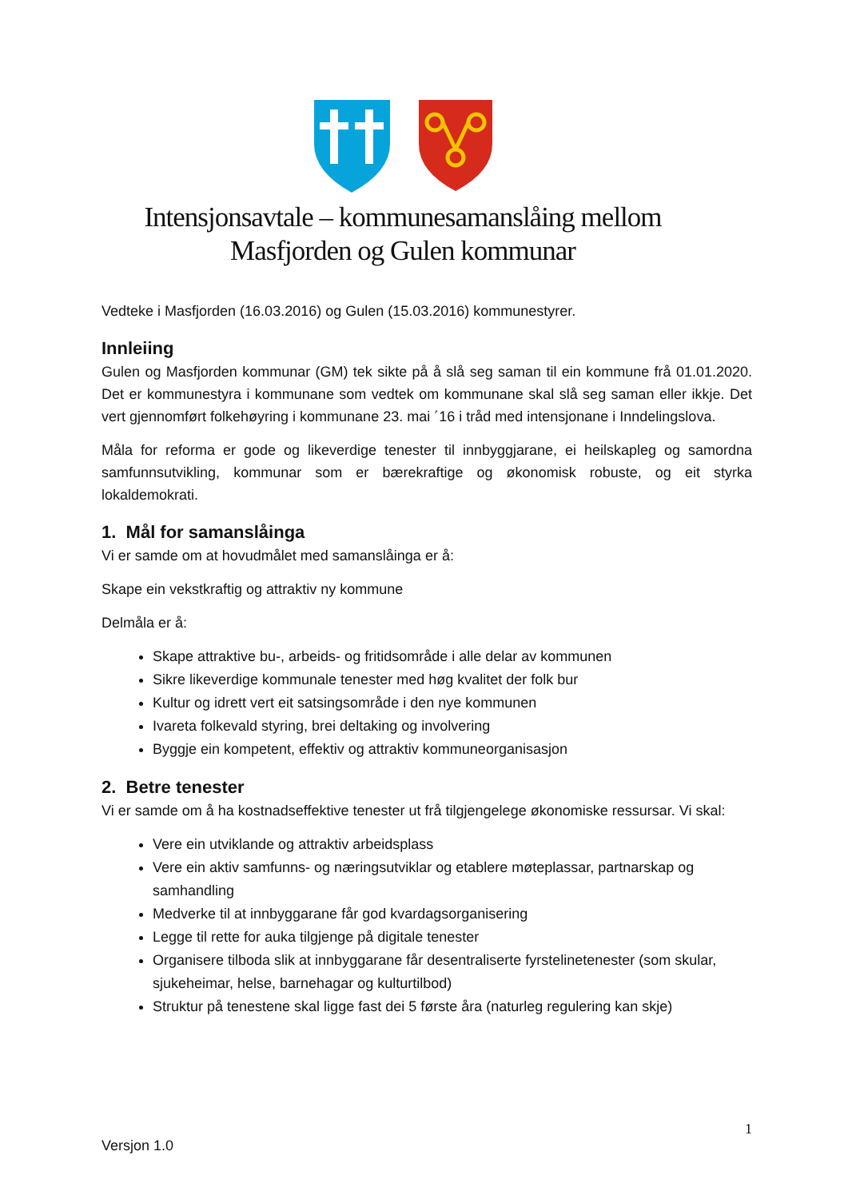Intensjonsavtale – kommunesamanslåing mellom
Masfjorden og Gulen kommunar
Vedteke i Masfjorden (16.03.2016) og Gulen (15.03.2016) kommunestyrer.
Innleiing
Gulen og Masfjorden kommunar (GM) tek sikte på å slå seg saman til ein kommune frå 01.01.2020. Det er kommunestyra i kommunane som vedtek om kommunane skal slå seg saman eller ikkje. Det vert gjennomført folkehøyring i kommunane 23. mai ´16 i tråd med intensjonane i Inndelingslova.
Måla for reforma er gode og likeverdige tenester til innbyggjarane, ei heilskapleg og samordna samfunnsutvikling, kommunar som er bærekraftige og økonomisk robuste, og eit styrka lokaldemokrati.
1. Mål for samanslåinga
Vi er samde om at hovudmålet med samanslåinga er å:
Skape ein vekstkraftig og attraktiv ny kommune
Delmåla er å:
Skape attraktive bu-, arbeids- og fritidsområde i alle delar av kommunen
Sikre likeverdige kommunale tenester med høg kvalitet der folk bur
Kultur og idrett vert eit satsingsområde i den nye kommunen
Ivareta folkevald styring, brei deltaking og involvering
Byggje ein kompetent, effektiv og attraktiv kommuneorganisasjon
2. Betre tenester
Vi er samde om å ha kostnadseffektive tenester ut frå tilgjengelege økonomiske ressursar. Vi skal:
Vere ein utviklande og attraktiv arbeidsplass
Vere ein aktiv samfunns- og næringsutviklar og etablere møteplassar, partnarskap og samhandling
Medverke til at innbyggarane får god kvardagsorganisering
Legge til rette for auka tilgjenge på digitale tenester
Organisere tilboda slik at innbyggarane får desentraliserte fyrstelinetenester (som skular, sjukeheimar, helse, barnehagar og kulturtilbod)
Struktur på tenestene skal ligge fast dei 5 første åra (naturleg regulering kan skje)
1
Versjon 1.0